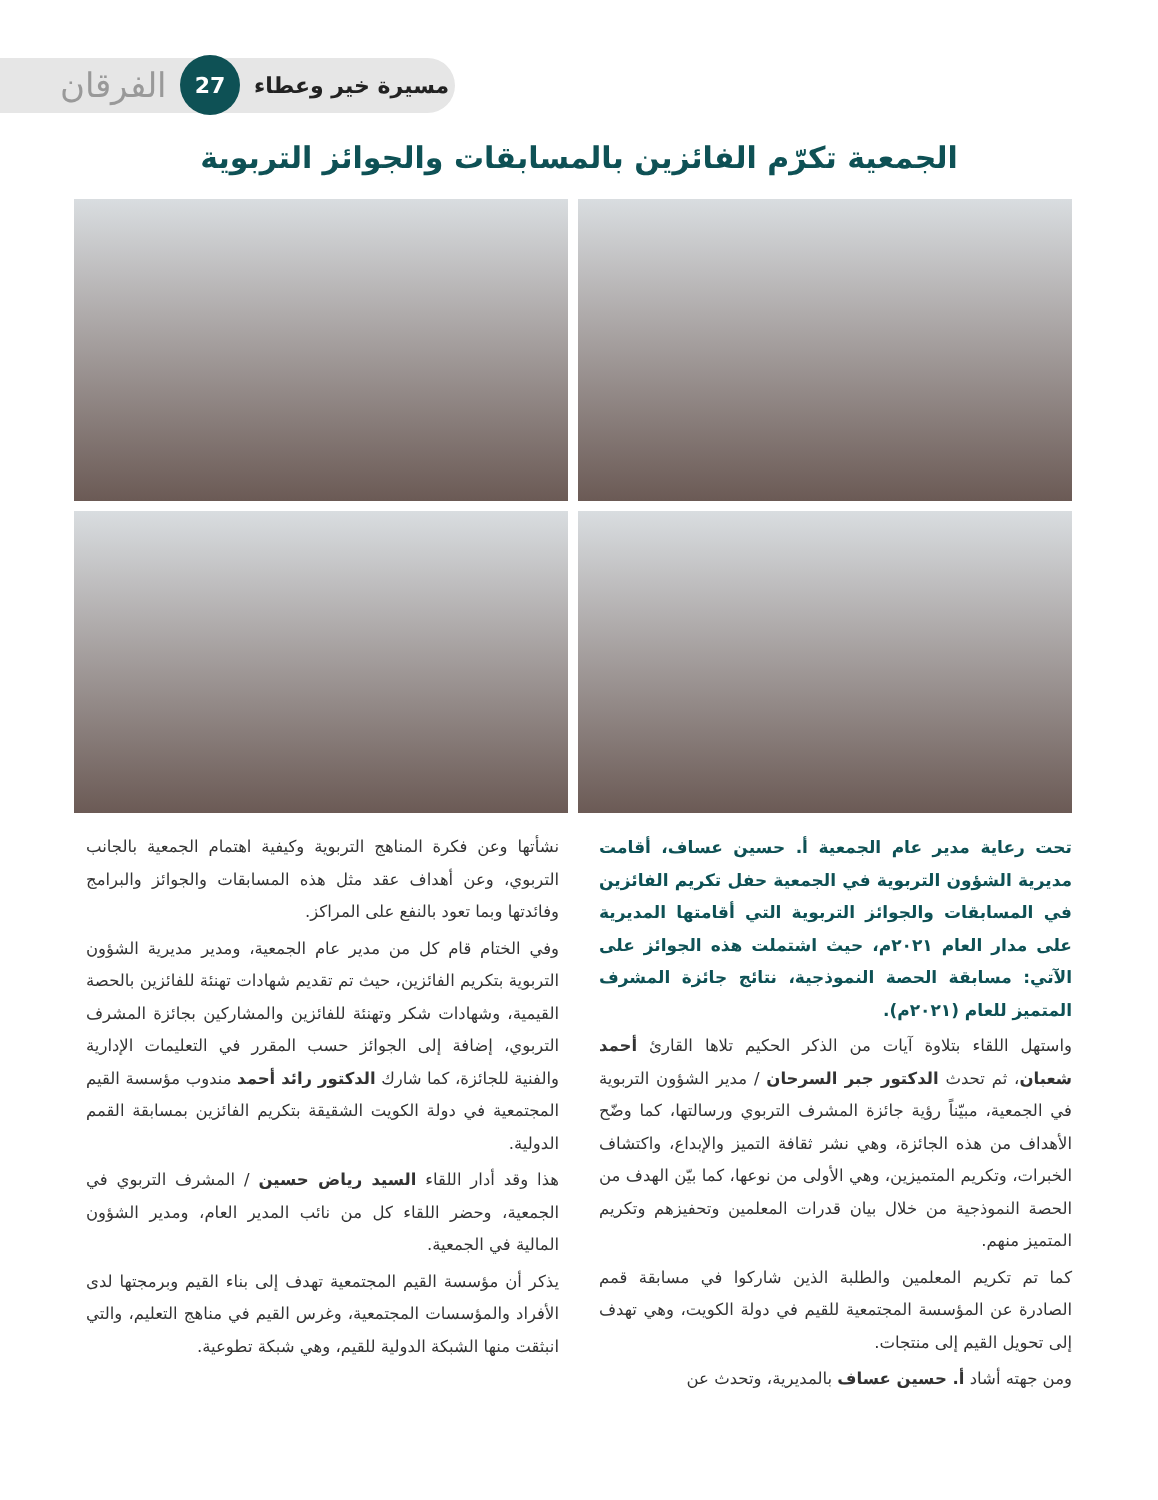مسيرة خير وعطاء 27 الفرقان
الجمعية تكرّم الفائزين بالمسابقات والجوائز التربوية
تحت رعاية مدير عام الجمعية أ. حسين عساف، أقامت مديرية الشؤون التربوية في الجمعية حفل تكريم الفائزين في المسابقات والجوائز التربوية التي أقامتها المديرية على مدار العام ٢٠٢١م، حيث اشتملت هذه الجوائز على الآتي: مسابقة الحصة النموذجية، نتائج جائزة المشرف المتميز للعام (٢٠٢١م).
واستهل اللقاء بتلاوة آيات من الذكر الحكيم تلاها القارئ أحمد شعبان، ثم تحدث الدكتور جبر السرحان / مدير الشؤون التربوية في الجمعية، مبيّناً رؤية جائزة المشرف التربوي ورسالتها، كما وضّح الأهداف من هذه الجائزة، وهي نشر ثقافة التميز والإبداع، واكتشاف الخبرات، وتكريم المتميزين، وهي الأولى من نوعها، كما بيّن الهدف من الحصة النموذجية من خلال بيان قدرات المعلمين وتحفيزهم وتكريم المتميز منهم.
كما تم تكريم المعلمين والطلبة الذين شاركوا في مسابقة قمم الصادرة عن المؤسسة المجتمعية للقيم في دولة الكويت، وهي تهدف إلى تحويل القيم إلى منتجات.
ومن جهته أشاد أ. حسين عساف بالمديرية، وتحدث عن
نشأتها وعن فكرة المناهج التربوية وكيفية اهتمام الجمعية بالجانب التربوي، وعن أهداف عقد مثل هذه المسابقات والجوائز والبرامج وفائدتها وبما تعود بالنفع على المراكز.
وفي الختام قام كل من مدير عام الجمعية، ومدير مديرية الشؤون التربوية بتكريم الفائزين، حيث تم تقديم شهادات تهنئة للفائزين بالحصة القيمية، وشهادات شكر وتهنئة للفائزين والمشاركين بجائزة المشرف التربوي، إضافة إلى الجوائز حسب المقرر في التعليمات الإدارية والفنية للجائزة، كما شارك الدكتور رائد أحمد مندوب مؤسسة القيم المجتمعية في دولة الكويت الشقيقة بتكريم الفائزين بمسابقة القمم الدولية.
هذا وقد أدار اللقاء السيد رياض حسين / المشرف التربوي في الجمعية، وحضر اللقاء كل من نائب المدير العام، ومدير الشؤون المالية في الجمعية.
يذكر أن مؤسسة القيم المجتمعية تهدف إلى بناء القيم وبرمجتها لدى الأفراد والمؤسسات المجتمعية، وغرس القيم في مناهج التعليم، والتي انبثقت منها الشبكة الدولية للقيم، وهي شبكة تطوعية.